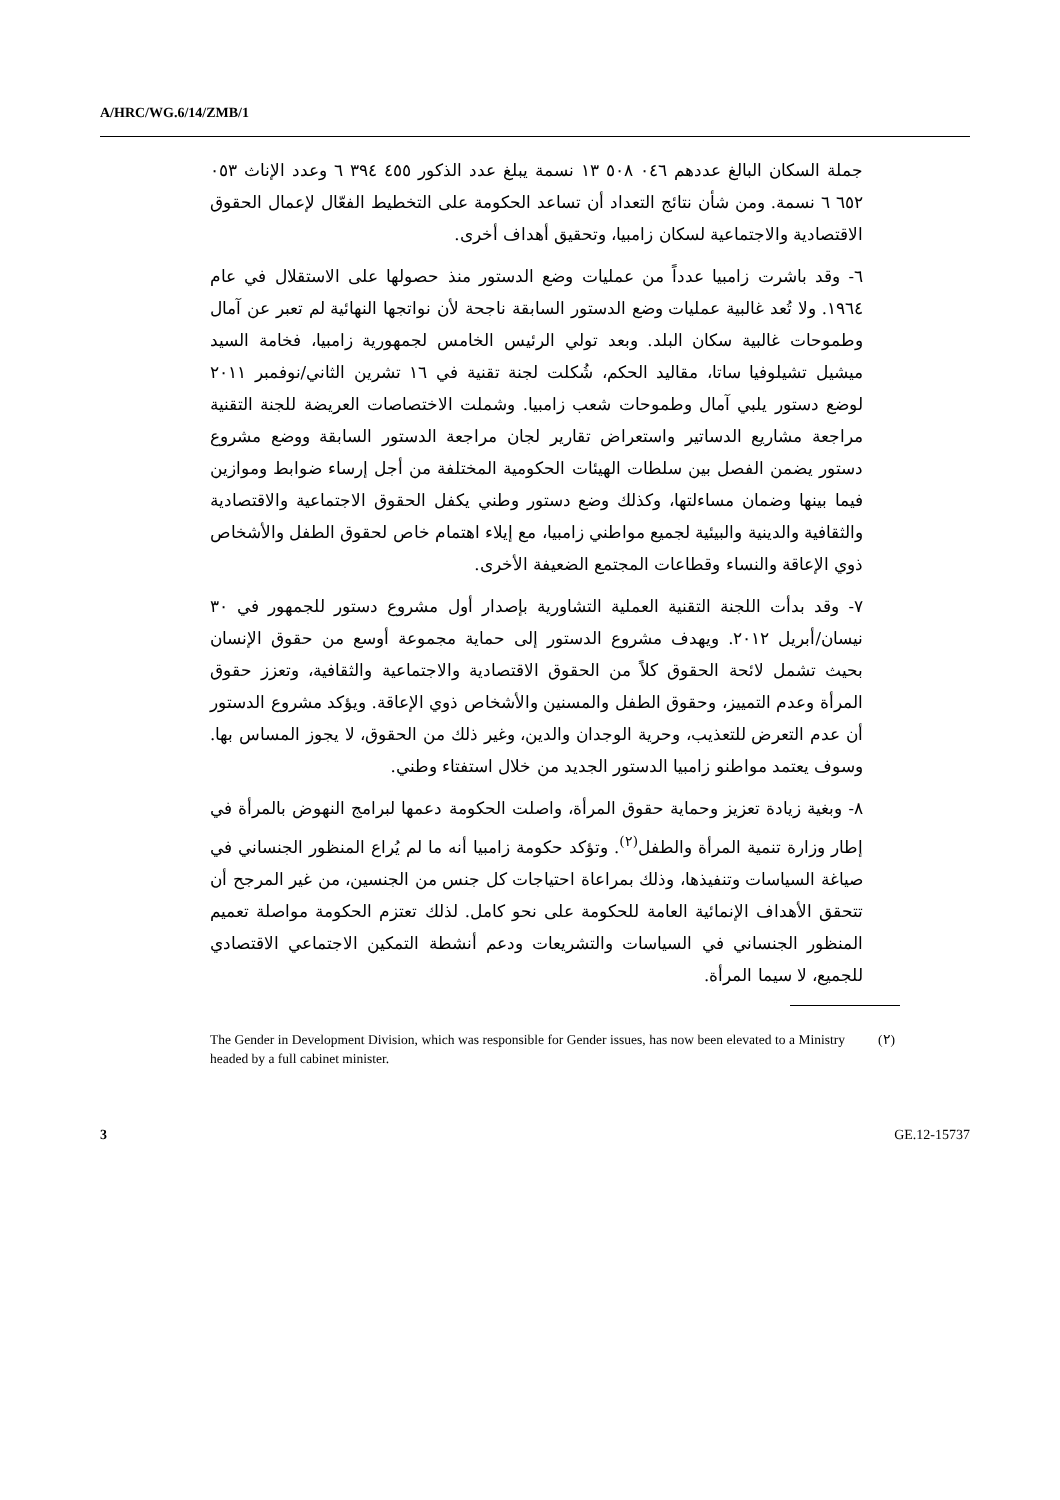A/HRC/WG.6/14/ZMB/1
جملة السكان البالغ عددهم ٠٤٦ ٥٠٨ ١٣ نسمة يبلغ عدد الذكور ٤٥٥ ٣٩٤ ٦ وعدد الإناث ٠٥٣ ٦٥٢ ٦ نسمة. ومن شأن نتائج التعداد أن تساعد الحكومة على التخطيط الفعّال لإعمال الحقوق الاقتصادية والاجتماعية لسكان زامبيا، وتحقيق أهداف أخرى.
٦- وقد باشرت زامبيا عدداً من عمليات وضع الدستور منذ حصولها على الاستقلال في عام ١٩٦٤. ولا تُعد غالبية عمليات وضع الدستور السابقة ناجحة لأن نواتجها النهائية لم تعبر عن آمال وطموحات غالبية سكان البلد. وبعد تولي الرئيس الخامس لجمهورية زامبيا، فخامة السيد ميشيل تشيلوفيا ساتا، مقاليد الحكم، شُكلت لجنة تقنية في ١٦ تشرين الثاني/نوفمبر ٢٠١١ لوضع دستور يلبي آمال وطموحات شعب زامبيا. وشملت الاختصاصات العريضة للجنة التقنية مراجعة مشاريع الدساتير واستعراض تقارير لجان مراجعة الدستور السابقة ووضع مشروع دستور يضمن الفصل بين سلطات الهيئات الحكومية المختلفة من أجل إرساء ضوابط وموازين فيما بينها وضمان مساءلتها، وكذلك وضع دستور وطني يكفل الحقوق الاجتماعية والاقتصادية والثقافية والدينية والبيئية لجميع مواطني زامبيا، مع إيلاء اهتمام خاص لحقوق الطفل والأشخاص ذوي الإعاقة والنساء وقطاعات المجتمع الضعيفة الأخرى.
٧- وقد بدأت اللجنة التقنية العملية التشاورية بإصدار أول مشروع دستور للجمهور في ٣٠ نيسان/أبريل ٢٠١٢. ويهدف مشروع الدستور إلى حماية مجموعة أوسع من حقوق الإنسان بحيث تشمل لائحة الحقوق كلاً من الحقوق الاقتصادية والاجتماعية والثقافية، وتعزز حقوق المرأة وعدم التمييز، وحقوق الطفل والمسنين والأشخاص ذوي الإعاقة. ويؤكد مشروع الدستور أن عدم التعرض للتعذيب، وحرية الوجدان والدين، وغير ذلك من الحقوق، لا يجوز المساس بها. وسوف يعتمد مواطنو زامبيا الدستور الجديد من خلال استفتاء وطني.
٨- وبغية زيادة تعزيز وحماية حقوق المرأة، واصلت الحكومة دعمها لبرامج النهوض بالمرأة في إطار وزارة تنمية المرأة والطفل<sup>(٢)</sup>. وتؤكد حكومة زامبيا أنه ما لم يُراع المنظور الجنساني في صياغة السياسات وتنفيذها، وذلك بمراعاة احتياجات كل جنس من الجنسين، من غير المرجح أن تتحقق الأهداف الإنمائية العامة للحكومة على نحو كامل. لذلك تعتزم الحكومة مواصلة تعميم المنظور الجنساني في السياسات والتشريعات ودعم أنشطة التمكين الاجتماعي الاقتصادي للجميع، لا سيما المرأة.
The Gender in Development Division, which was responsible for Gender issues, has now been elevated to a Ministry headed by a full cabinet minister.
(٢)
3 GE.12-15737